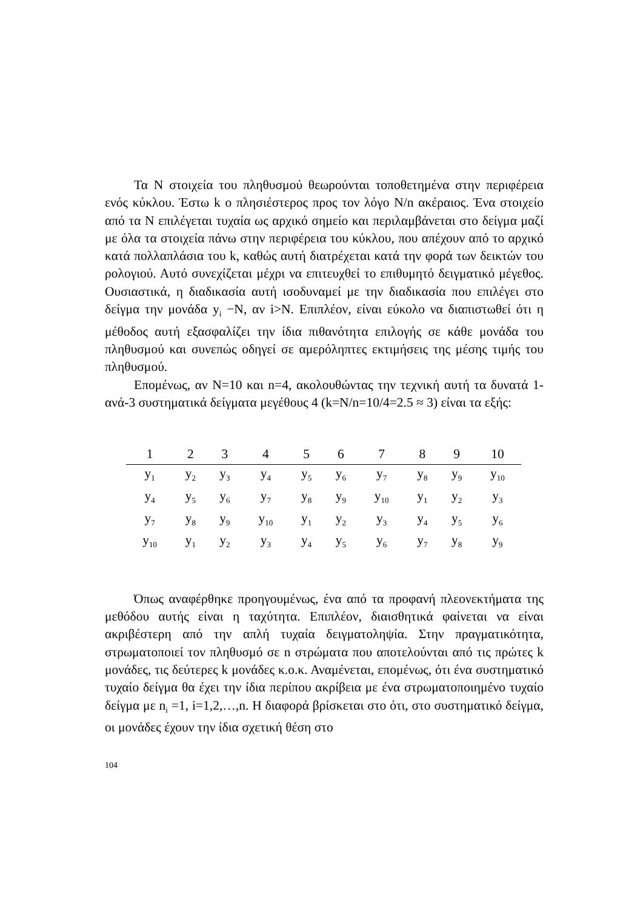Τα N στοιχεία του πληθυσμού θεωρούνται τοποθετημένα στην περιφέρεια ενός κύκλου. Έστω k ο πλησιέστερος προς τον λόγο N/n ακέραιος. Ένα στοιχείο από τα N επιλέγεται τυχαία ως αρχικό σημείο και περιλαμβάνεται στο δείγμα μαζί με όλα τα στοιχεία πάνω στην περιφέρεια του κύκλου, που απέχουν από το αρχικό κατά πολλαπλάσια του k, καθώς αυτή διατρέχεται κατά την φορά των δεικτών του ρολογιού. Αυτό συνεχίζεται μέχρι να επιτευχθεί το επιθυμητό δειγματικό μέγεθος. Ουσιαστικά, η διαδικασία αυτή ισοδυναμεί με την διαδικασία που επιλέγει στο δείγμα την μονάδα y<sub>i</sub> −N, αν i>N. Επιπλέον, είναι εύκολο να διαπιστωθεί ότι η μέθοδος αυτή εξασφαλίζει την ίδια πιθανότητα επιλογής σε κάθε μονάδα του πληθυσμού και συνεπώς οδηγεί σε αμερόληπτες εκτιμήσεις της μέσης τιμής του πληθυσμού.
Επομένως, αν N=10 και n=4, ακολουθώντας την τεχνική αυτή τα δυνατά 1-ανά-3 συστηματικά δείγματα μεγέθους 4 (k=N/n=10/4=2.5 ≈ 3) είναι τα εξής:
| 1 | 2 | 3 | 4 | 5 | 6 | 7 | 8 | 9 | 10 |
| --- | --- | --- | --- | --- | --- | --- | --- | --- | --- |
| y<sub>1</sub> | y<sub>2</sub> | y<sub>3</sub> | y<sub>4</sub> | y<sub>5</sub> | y<sub>6</sub> | y<sub>7</sub> | y<sub>8</sub> | y<sub>9</sub> | y<sub>10</sub> |
| y<sub>4</sub> | y<sub>5</sub> | y<sub>6</sub> | y<sub>7</sub> | y<sub>8</sub> | y<sub>9</sub> | y<sub>10</sub> | y<sub>1</sub> | y<sub>2</sub> | y<sub>3</sub> |
| y<sub>7</sub> | y<sub>8</sub> | y<sub>9</sub> | y<sub>10</sub> | y<sub>1</sub> | y<sub>2</sub> | y<sub>3</sub> | y<sub>4</sub> | y<sub>5</sub> | y<sub>6</sub> |
| y<sub>10</sub> | y<sub>1</sub> | y<sub>2</sub> | y<sub>3</sub> | y<sub>4</sub> | y<sub>5</sub> | y<sub>6</sub> | y<sub>7</sub> | y<sub>8</sub> | y<sub>9</sub> |
Όπως αναφέρθηκε προηγουμένως, ένα από τα προφανή πλεονεκτήματα της μεθόδου αυτής είναι η ταχύτητα. Επιπλέον, διαισθητικά φαίνεται να είναι ακριβέστερη από την απλή τυχαία δειγματοληψία. Στην πραγματικότητα, στρωματοποιεί τον πληθυσμό σε n στρώματα που αποτελούνται από τις πρώτες k μονάδες, τις δεύτερες k μονάδες κ.ο.κ. Αναμένεται, επομένως, ότι ένα συστηματικό τυχαίο δείγμα θα έχει την ίδια περίπου ακρίβεια με ένα στρωματοποιημένο τυχαίο δείγμα με n<sub>i</sub> =1, i=1,2,…,n. Η διαφορά βρίσκεται στο ότι, στο συστηματικό δείγμα, οι μονάδες έχουν την ίδια σχετική θέση στο
104